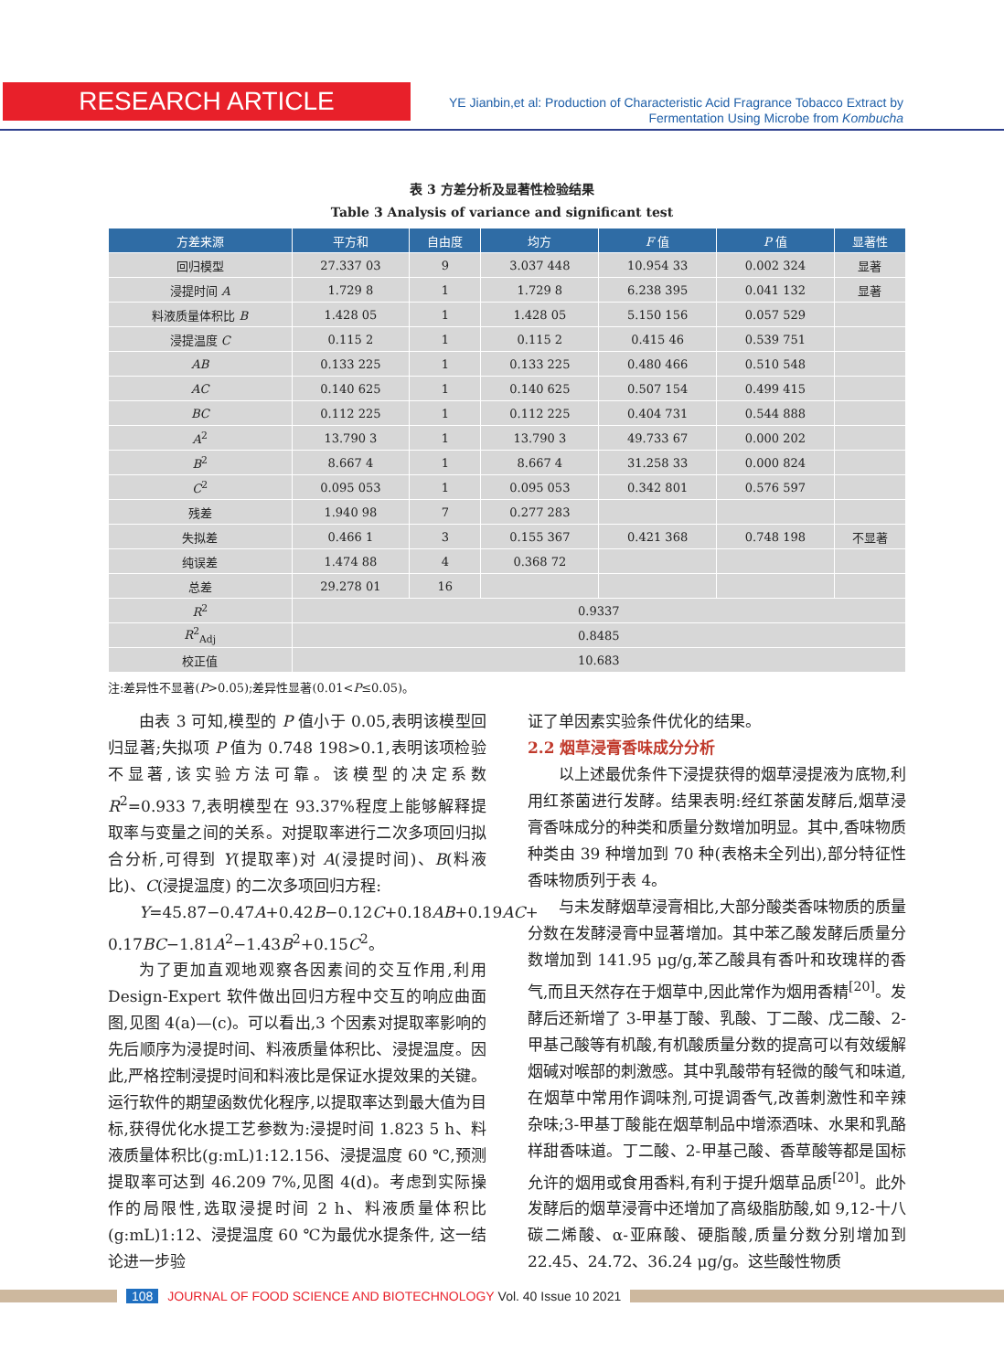RESEARCH ARTICLE
YE Jianbin,et al: Production of Characteristic Acid Fragrance Tobacco Extract by Fermentation Using Microbe from Kombucha
表 3 方差分析及显著性检验结果
Table 3 Analysis of variance and significant test
| 方差来源 | 平方和 | 自由度 | 均方 | F 值 | P 值 | 显著性 |
| --- | --- | --- | --- | --- | --- | --- |
| 回归模型 | 27.337 03 | 9 | 3.037 448 | 10.954 33 | 0.002 324 | 显著 |
| 浸提时间 A | 1.729 8 | 1 | 1.729 8 | 6.238 395 | 0.041 132 | 显著 |
| 料液质量体积比 B | 1.428 05 | 1 | 1.428 05 | 5.150 156 | 0.057 529 | |
| 浸提温度 C | 0.115 2 | 1 | 0.115 2 | 0.415 46 | 0.539 751 | |
| AB | 0.133 225 | 1 | 0.133 225 | 0.480 466 | 0.510 548 | |
| AC | 0.140 625 | 1 | 0.140 625 | 0.507 154 | 0.499 415 | |
| BC | 0.112 225 | 1 | 0.112 225 | 0.404 731 | 0.544 888 | |
| A<sup>2</sup> | 13.790 3 | 1 | 13.790 3 | 49.733 67 | 0.000 202 | |
| B<sup>2</sup> | 8.667 4 | 1 | 8.667 4 | 31.258 33 | 0.000 824 | |
| C<sup>2</sup> | 0.095 053 | 1 | 0.095 053 | 0.342 801 | 0.576 597 | |
| 残差 | 1.940 98 | 7 | 0.277 283 | | | |
| 失拟差 | 0.466 1 | 3 | 0.155 367 | 0.421 368 | 0.748 198 | 不显著 |
| 纯误差 | 1.474 88 | 4 | 0.368 72 | | | |
| 总差 | 29.278 01 | 16 | | | | |
| R<sup>2</sup> | 0.9337 | | | | | |
| R<sup>2</sup><sub>Adj</sub> | 0.8485 | | | | | |
| 校正值 | 10.683 | | | | | |
注:差异性不显著(P>0.05);差异性显著(0.01<P≤0.05)。
由表 3 可知,模型的 P 值小于 0.05,表明该模型回归显著;失拟项 P 值为 0.748 198>0.1,表明该项检验不显著,该实验方法可靠。该模型的决定系数 R<sup>2</sup>=0.933 7,表明模型在 93.37%程度上能够解释提取率与变量之间的关系。对提取率进行二次多项回归拟合分析,可得到 Y(提取率)对 A(浸提时间)、B(料液比)、C(浸提温度) 的二次多项回归方程:
Y=45.87−0.47A+0.42B−0.12C+0.18AB+0.19AC+
0.17BC−1.81A<sup>2</sup>−1.43B<sup>2</sup>+0.15C<sup>2</sup>。
为了更加直观地观察各因素间的交互作用,利用 Design-Expert 软件做出回归方程中交互的响应曲面图,见图 4(a)—(c)。可以看出,3 个因素对提取率影响的先后顺序为浸提时间、料液质量体积比、浸提温度。因此,严格控制浸提时间和料液比是保证水提效果的关键。运行软件的期望函数优化程序,以提取率达到最大值为目标,获得优化水提工艺参数为:浸提时间 1.823 5 h、料液质量体积比(g:mL)1:12.156、浸提温度 60 ℃,预测提取率可达到 46.209 7%,见图 4(d)。考虑到实际操作的局限性,选取浸提时间 2 h、料液质量体积比(g:mL)1:12、浸提温度 60 ℃为最优水提条件, 这一结论进一步验
证了单因素实验条件优化的结果。
2.2 烟草浸膏香味成分分析
以上述最优条件下浸提获得的烟草浸提液为底物,利用红茶菌进行发酵。结果表明:经红茶菌发酵后,烟草浸膏香味成分的种类和质量分数增加明显。其中,香味物质种类由 39 种增加到 70 种(表格未全列出),部分特征性香味物质列于表 4。
与未发酵烟草浸膏相比,大部分酸类香味物质的质量分数在发酵浸膏中显著增加。其中苯乙酸发酵后质量分数增加到 141.95 μg/g,苯乙酸具有香叶和玫瑰样的香气,而且天然存在于烟草中,因此常作为烟用香精<sup>[20]</sup>。发酵后还新增了 3-甲基丁酸、乳酸、丁二酸、戊二酸、2-甲基己酸等有机酸,有机酸质量分数的提高可以有效缓解烟碱对喉部的刺激感。其中乳酸带有轻微的酸气和味道,在烟草中常用作调味剂,可提调香气,改善刺激性和辛辣杂味;3-甲基丁酸能在烟草制品中增添酒味、水果和乳酪样甜香味道。丁二酸、2-甲基己酸、香草酸等都是国标允许的烟用或食用香料,有利于提升烟草品质<sup>[20]</sup>。此外发酵后的烟草浸膏中还增加了高级脂肪酸,如 9,12-十八碳二烯酸、α-亚麻酸、硬脂酸,质量分数分别增加到 22.45、24.72、36.24 μg/g。这些酸性物质
108 JOURNAL OF FOOD SCIENCE AND BIOTECHNOLOGY Vol. 40 Issue 10 2021